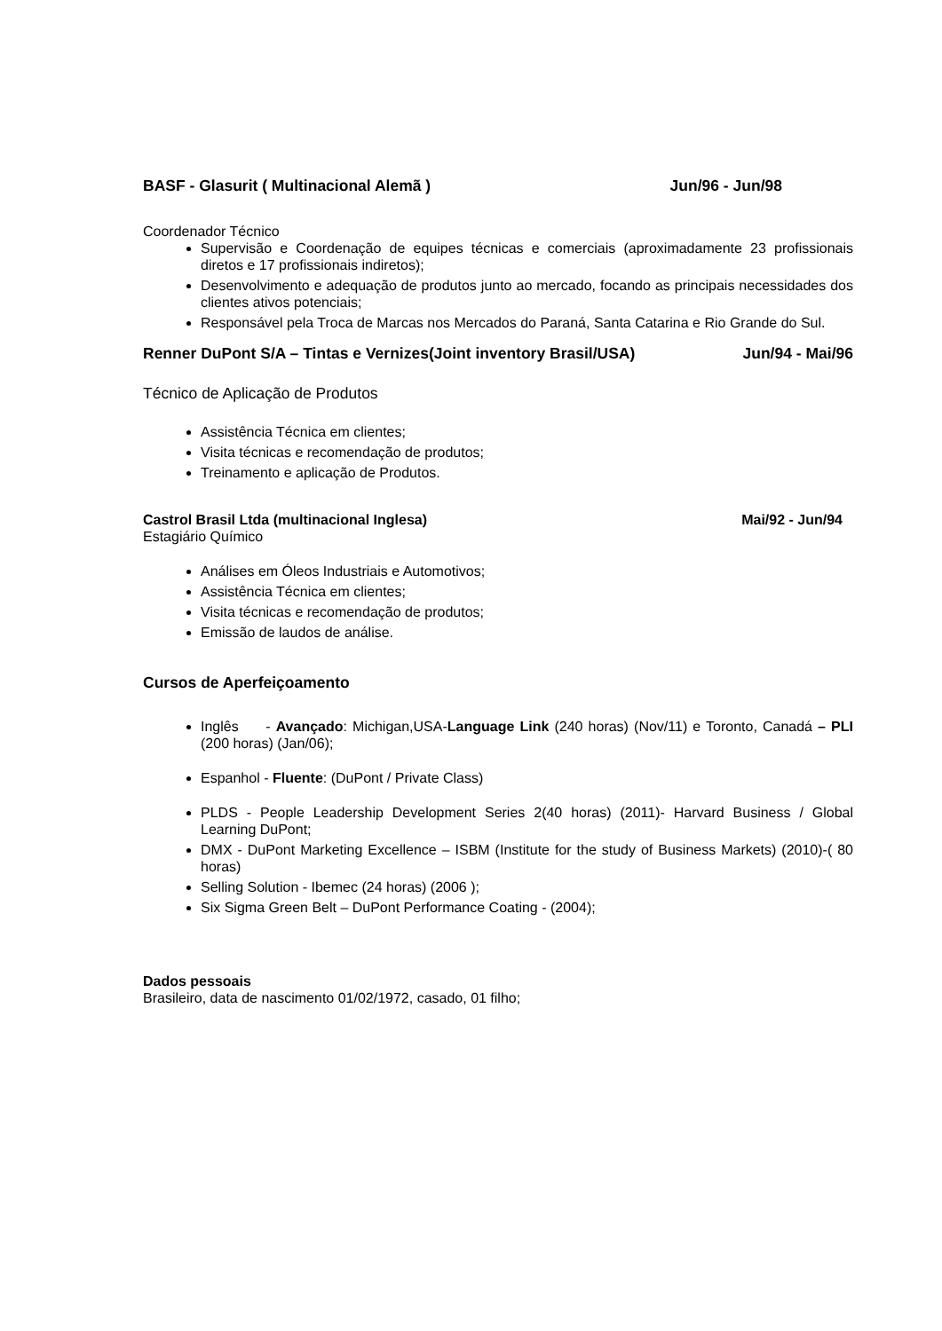BASF - Glasurit ( Multinacional Alemã ) Jun/96 - Jun/98
Coordenador Técnico
Supervisão e Coordenação de equipes técnicas e comerciais (aproximadamente 23 profissionais diretos e 17 profissionais indiretos);
Desenvolvimento e adequação de produtos junto ao mercado, focando as principais necessidades dos clientes ativos potenciais;
Responsável pela Troca de Marcas nos Mercados do Paraná, Santa Catarina e Rio Grande do Sul.
Renner DuPont S/A – Tintas e Vernizes(Joint inventory Brasil/USA) Jun/94 - Mai/96
Técnico de Aplicação de Produtos
Assistência Técnica em clientes;
Visita técnicas e recomendação de produtos;
Treinamento e aplicação de Produtos.
Castrol Brasil Ltda (multinacional Inglesa) Mai/92 - Jun/94
Estagiário Químico
Análises em Óleos Industriais e Automotivos;
Assistência Técnica em clientes;
Visita técnicas e recomendação de produtos;
Emissão de laudos de análise.
Cursos de Aperfeiçoamento
Inglês - Avançado: Michigan,USA-Language Link (240 horas) (Nov/11) e Toronto, Canadá – PLI (200 horas) (Jan/06);
Espanhol - Fluente: (DuPont / Private Class)
PLDS - People Leadership Development Series 2(40 horas) (2011)- Harvard Business / Global Learning DuPont;
DMX - DuPont Marketing Excellence – ISBM (Institute for the study of Business Markets) (2010)-( 80 horas)
Selling Solution - Ibemec (24 horas) (2006 );
Six Sigma Green Belt – DuPont Performance Coating - (2004);
Dados pessoais
Brasileiro, data de nascimento 01/02/1972, casado, 01 filho;